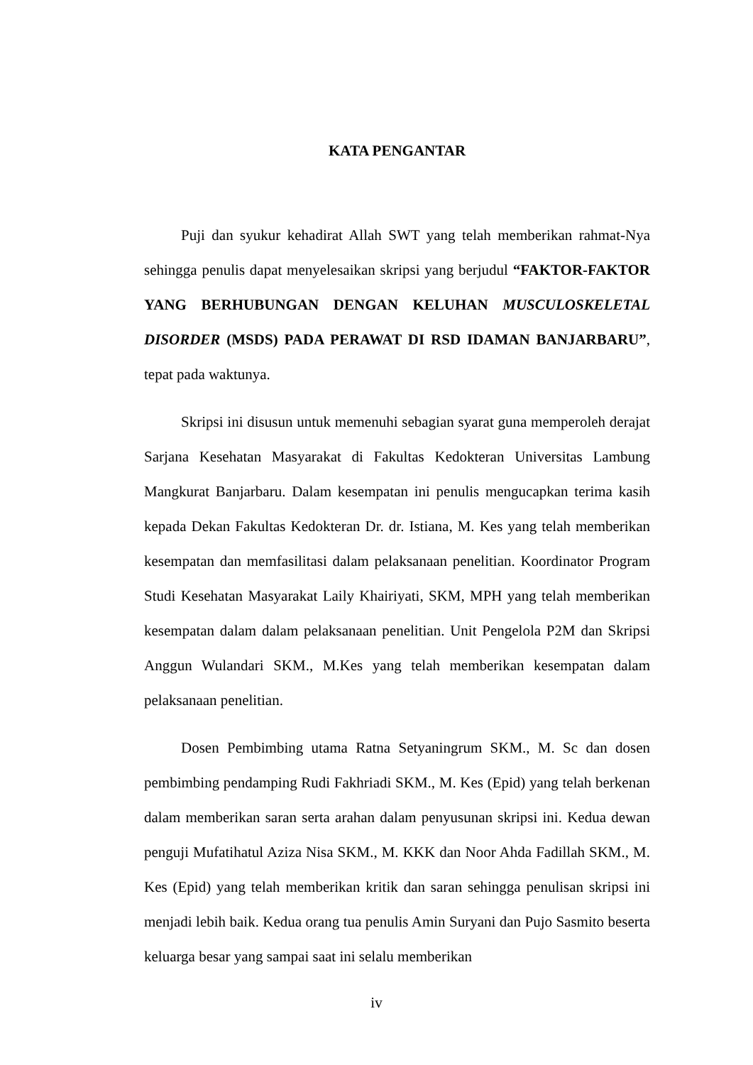KATA PENGANTAR
Puji dan syukur kehadirat Allah SWT yang telah memberikan rahmat-Nya sehingga penulis dapat menyelesaikan skripsi yang berjudul “FAKTOR-FAKTOR YANG BERHUBUNGAN DENGAN KELUHAN MUSCULOSKELETAL DISORDER (MSDS) PADA PERAWAT DI RSD IDAMAN BANJARBARU”, tepat pada waktunya.
Skripsi ini disusun untuk memenuhi sebagian syarat guna memperoleh derajat Sarjana Kesehatan Masyarakat di Fakultas Kedokteran Universitas Lambung Mangkurat Banjarbaru. Dalam kesempatan ini penulis mengucapkan terima kasih kepada Dekan Fakultas Kedokteran Dr. dr. Istiana, M. Kes yang telah memberikan kesempatan dan memfasilitasi dalam pelaksanaan penelitian. Koordinator Program Studi Kesehatan Masyarakat Laily Khairiyati, SKM, MPH yang telah memberikan kesempatan dalam dalam pelaksanaan penelitian. Unit Pengelola P2M dan Skripsi Anggun Wulandari SKM., M.Kes yang telah memberikan kesempatan dalam pelaksanaan penelitian.
Dosen Pembimbing utama Ratna Setyaningrum SKM., M. Sc dan dosen pembimbing pendamping Rudi Fakhriadi SKM., M. Kes (Epid) yang telah berkenan dalam memberikan saran serta arahan dalam penyusunan skripsi ini. Kedua dewan penguji Mufatihatul Aziza Nisa SKM., M. KKK dan Noor Ahda Fadillah SKM., M. Kes (Epid) yang telah memberikan kritik dan saran sehingga penulisan skripsi ini menjadi lebih baik. Kedua orang tua penulis Amin Suryani dan Pujo Sasmito beserta keluarga besar yang sampai saat ini selalu memberikan
iv